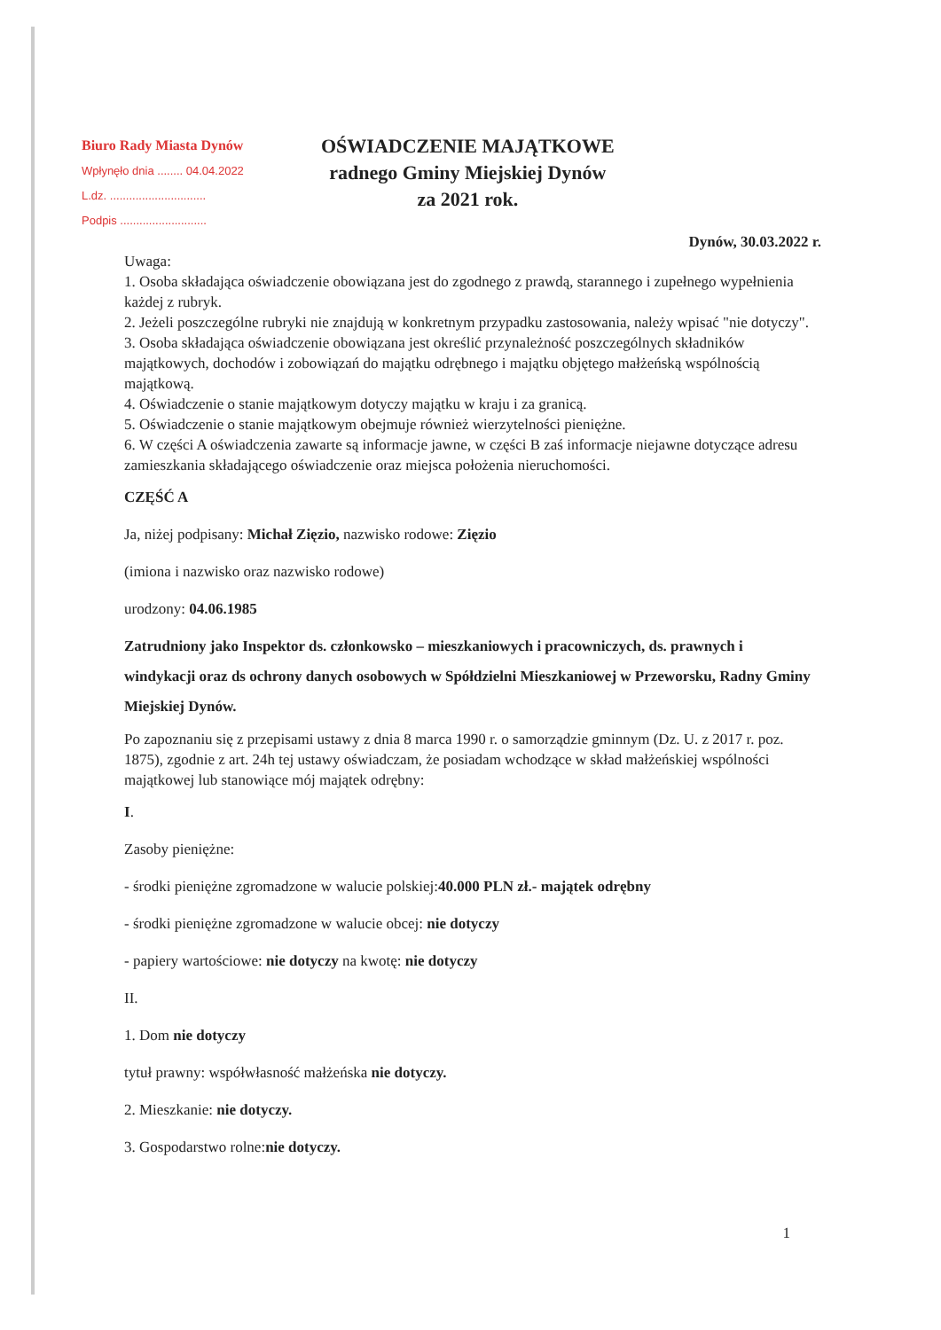Biuro Rady Miasta Dynów
Wpłynęło dnia ........ 04.04.2022
L.dz. ..............................
Podpis ...........................
OŚWIADCZENIE MAJĄTKOWE
radnego Gminy Miejskiej Dynów
za 2021 rok.
Dynów, 30.03.2022 r.
Uwaga:
1. Osoba składająca oświadczenie obowiązana jest do zgodnego z prawdą, starannego i zupełnego wypełnienia każdej z rubryk.
2. Jeżeli poszczególne rubryki nie znajdują w konkretnym przypadku zastosowania, należy wpisać "nie dotyczy".
3. Osoba składająca oświadczenie obowiązana jest określić przynależność poszczególnych składników majątkowych, dochodów i zobowiązań do majątku odrębnego i majątku objętego małżeńską wspólnością majątkową.
4. Oświadczenie o stanie majątkowym dotyczy majątku w kraju i za granicą.
5. Oświadczenie o stanie majątkowym obejmuje również wierzytelności pieniężne.
6. W części A oświadczenia zawarte są informacje jawne, w części B zaś informacje niejawne dotyczące adresu zamieszkania składającego oświadczenie oraz miejsca położenia nieruchomości.
CZĘŚĆ A
Ja, niżej podpisany: Michał Zięzio, nazwisko rodowe: Zięzio
(imiona i nazwisko oraz nazwisko rodowe)
urodzony: 04.06.1985
Zatrudniony jako Inspektor ds. członkowsko – mieszkaniowych i pracowniczych, ds. prawnych i windykacji oraz ds ochrony danych osobowych w Spółdzielni Mieszkaniowej w Przeworsku, Radny Gminy Miejskiej Dynów.
Po zapoznaniu się z przepisami ustawy z dnia 8 marca 1990 r. o samorządzie gminnym (Dz. U. z 2017 r. poz. 1875), zgodnie z art. 24h tej ustawy oświadczam, że posiadam wchodzące w skład małżeńskiej wspólności majątkowej lub stanowiące mój majątek odrębny:
I.
Zasoby pieniężne:
- środki pieniężne zgromadzone w walucie polskiej:40.000 PLN zł.- majątek odrębny
- środki pieniężne zgromadzone w walucie obcej: nie dotyczy
- papiery wartościowe: nie dotyczy na kwotę: nie dotyczy
II.
1. Dom nie dotyczy
tytuł prawny: współwłasność małżeńska nie dotyczy.
2. Mieszkanie: nie dotyczy.
3. Gospodarstwo rolne:nie dotyczy.
1